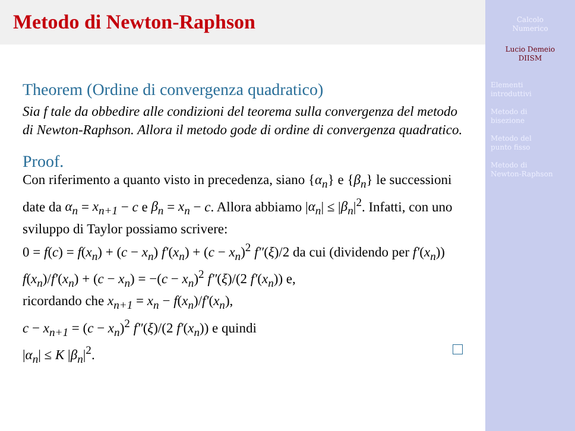Metodo di Newton-Raphson
Theorem (Ordine di convergenza quadratico)
Sia f tale da obbedire alle condizioni del teorema sulla convergenza del metodo di Newton-Raphson. Allora il metodo gode di ordine di convergenza quadratico.
Proof.
Con riferimento a quanto visto in precedenza, siano {α<sub>n</sub>} e {β<sub>n</sub>} le successioni date da α<sub>n</sub> = x<sub>n+1</sub> − c e β<sub>n</sub> = x<sub>n</sub> − c. Allora abbiamo |α<sub>n</sub>| ≤ |β<sub>n</sub>|<sup>2</sup>. Infatti, con uno sviluppo di Taylor possiamo scrivere:
0 = f(c) = f(x<sub>n</sub>) + (c − x<sub>n</sub>) f′(x<sub>n</sub>) + (c − x<sub>n</sub>)<sup>2</sup> f″(ξ)/2 da cui (dividendo per f′(x<sub>n</sub>))
f(x<sub>n</sub>)/f′(x<sub>n</sub>) + (c − x<sub>n</sub>) = −(c − x<sub>n</sub>)<sup>2</sup> f″(ξ)/(2 f′(x<sub>n</sub>)) e,
ricordando che x<sub>n+1</sub> = x<sub>n</sub> − f(x<sub>n</sub>)/f′(x<sub>n</sub>),
c − x<sub>n+1</sub> = (c − x<sub>n</sub>)<sup>2</sup> f″(ξ)/(2 f′(x<sub>n</sub>)) e quindi
|α<sub>n</sub>| ≤ K |β<sub>n</sub>|<sup>2</sup>.
Calcolo
Numerico
Lucio Demeio
DIISM
Elementi
introduttivi
Metodo di
bisezione
Metodo del
punto fisso
Metodo di
Newton-Raphson